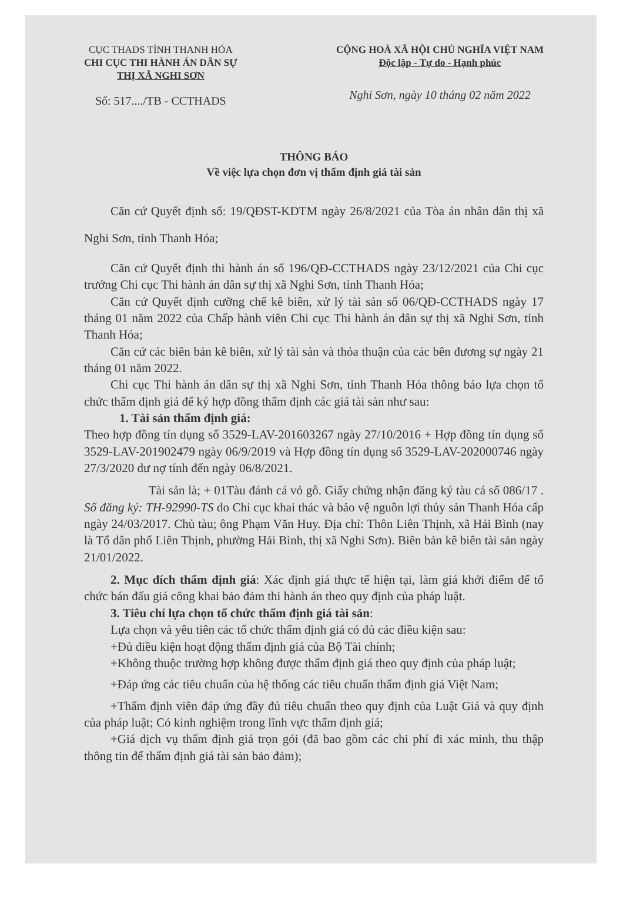CỤC THADS TỈNH THANH HÓA
CHI CỤC THI HÀNH ÁN DÂN SỰ
THỊ XÃ NGHI SƠN
Số: 517..../TB - CCTHADS
CỘNG HOÀ XÃ HỘI CHỦ NGHĨA VIỆT NAM
Độc lập - Tự do - Hạnh phúc
Nghi Sơn, ngày 10 tháng 02 năm 2022
THÔNG BÁO
Về việc lựa chọn đơn vị thẩm định giá tài sản
Căn cứ Quyết định số: 19/QĐST-KDTM ngày 26/8/2021 của Tòa án nhân dân thị xã Nghi Sơn, tỉnh Thanh Hóa;
Căn cứ Quyết định thi hành án số 196/QĐ-CCTHADS ngày 23/12/2021 của Chi cục trưởng Chi cục Thi hành án dân sự thị xã Nghi Sơn, tỉnh Thanh Hóa;
Căn cứ Quyết định cưỡng chế kê biên, xử lý tài sản số 06/QĐ-CCTHADS ngày 17 tháng 01 năm 2022 của Chấp hành viên Chi cục Thi hành án dân sự thị xã Nghi Sơn, tỉnh Thanh Hóa;
Căn cứ các biên bản kê biên, xử lý tài sản và thỏa thuận của các bên đương sự ngày 21 tháng 01 năm 2022.
Chi cục Thi hành án dân sự thị xã Nghi Sơn, tỉnh Thanh Hóa thông báo lựa chọn tổ chức thẩm định giá để ký hợp đồng thẩm định các giá tài sản như sau:
1. Tài sản thẩm định giá:
Theo hợp đồng tín dụng số 3529-LAV-201603267 ngày 27/10/2016 + Hợp đồng tín dụng số 3529-LAV-201902479 ngày 06/9/2019 và Hợp đồng tín dụng số 3529-LAV-202000746 ngày 27/3/2020 dư nợ tính đến ngày 06/8/2021.
Tài sản là; + 01Tàu đánh cá vỏ gỗ. Giấy chứng nhận đăng ký tàu cá số 086/17 . Số đăng ký: TH-92990-TS do Chi cục khai thác và bảo vệ nguồn lợi thủy sản Thanh Hóa cấp ngày 24/03/2017. Chủ tàu; ông Phạm Văn Huy. Địa chỉ: Thôn Liên Thịnh, xã Hải Bình (nay là Tổ dân phố Liên Thịnh, phường Hải Bình, thị xã Nghi Sơn). Biên bản kê biên tài sản ngày 21/01/2022.
2. Mục đích thẩm định giá: Xác định giá thực tế hiện tại, làm giá khởi điểm để tổ chức bán đấu giá công khai bảo đảm thi hành án theo quy định của pháp luật.
3. Tiêu chí lựa chọn tổ chức thẩm định giá tài sản:
Lựa chọn và yêu tiên các tổ chức thẩm định giá có đủ các điều kiện sau:
+Đủ điều kiện hoạt động thẩm định giá của Bộ Tài chính;
+Không thuộc trường hợp không được thẩm định giá theo quy định của pháp luật;
+Đáp ứng các tiêu chuẩn của hệ thống các tiêu chuẩn thẩm định giá Việt Nam;
+Thẩm định viên đáp ứng đầy đủ tiêu chuẩn theo quy định của Luật Giá và quy định của pháp luật; Có kinh nghiệm trong lĩnh vực thẩm định giá;
+Giá dịch vụ thẩm định giá trọn gói (đã bao gồm các chi phí đi xác minh, thu thập thông tin để thẩm định giá tài sản bảo đảm);